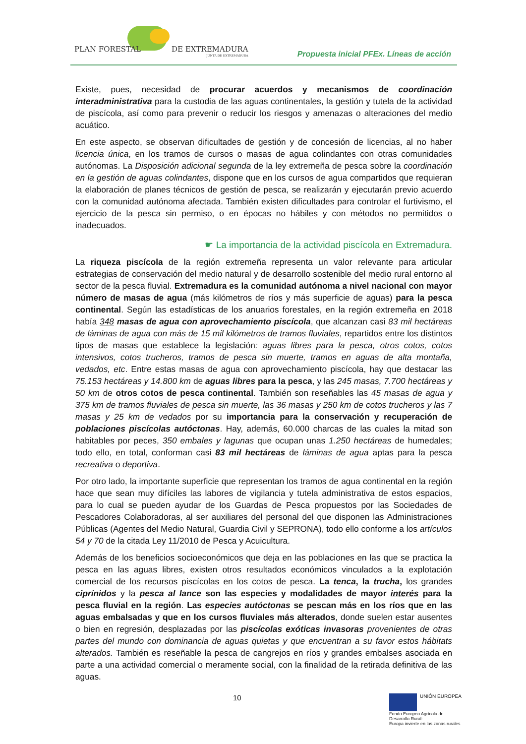PLAN FORESTAL DE EXTREMADURA
JUNTA DE EXTREMADURA
Propuesta inicial PFEx. Líneas de acción
Existe, pues, necesidad de procurar acuerdos y mecanismos de coordinación interadministrativa para la custodia de las aguas continentales, la gestión y tutela de la actividad de piscícola, así como para prevenir o reducir los riesgos y amenazas o alteraciones del medio acuático.
En este aspecto, se observan dificultades de gestión y de concesión de licencias, al no haber licencia única, en los tramos de cursos o masas de agua colindantes con otras comunidades autónomas. La Disposición adicional segunda de la ley extremeña de pesca sobre la coordinación en la gestión de aguas colindantes, dispone que en los cursos de agua compartidos que requieran la elaboración de planes técnicos de gestión de pesca, se realizarán y ejecutarán previo acuerdo con la comunidad autónoma afectada. También existen dificultades para controlar el furtivismo, el ejercicio de la pesca sin permiso, o en épocas no hábiles y con métodos no permitidos o inadecuados.
☛ La importancia de la actividad piscícola en Extremadura.
La riqueza piscícola de la región extremeña representa un valor relevante para articular estrategias de conservación del medio natural y de desarrollo sostenible del medio rural entorno al sector de la pesca fluvial. Extremadura es la comunidad autónoma a nivel nacional con mayor número de masas de agua (más kilómetros de ríos y más superficie de aguas) para la pesca continental. Según las estadísticas de los anuarios forestales, en la región extremeña en 2018 había 348 masas de agua con aprovechamiento piscícola, que alcanzan casi 83 mil hectáreas de láminas de agua con más de 15 mil kilómetros de tramos fluviales, repartidos entre los distintos tipos de masas que establece la legislación: aguas libres para la pesca, otros cotos, cotos intensivos, cotos trucheros, tramos de pesca sin muerte, tramos en aguas de alta montaña, vedados, etc. Entre estas masas de agua con aprovechamiento piscícola, hay que destacar las 75.153 hectáreas y 14.800 km de aguas libres para la pesca, y las 245 masas, 7.700 hectáreas y 50 km de otros cotos de pesca continental. También son reseñables las 45 masas de agua y 375 km de tramos fluviales de pesca sin muerte, las 36 masas y 250 km de cotos trucheros y las 7 masas y 25 km de vedados por su importancia para la conservación y recuperación de poblaciones piscícolas autóctonas. Hay, además, 60.000 charcas de las cuales la mitad son habitables por peces, 350 embales y lagunas que ocupan unas 1.250 hectáreas de humedales; todo ello, en total, conforman casi 83 mil hectáreas de láminas de agua aptas para la pesca recreativa o deportiva.
Por otro lado, la importante superficie que representan los tramos de agua continental en la región hace que sean muy difíciles las labores de vigilancia y tutela administrativa de estos espacios, para lo cual se pueden ayudar de los Guardas de Pesca propuestos por las Sociedades de Pescadores Colaboradoras, al ser auxiliares del personal del que disponen las Administraciones Públicas (Agentes del Medio Natural, Guardia Civil y SEPRONA), todo ello conforme a los artículos 54 y 70 de la citada Ley 11/2010 de Pesca y Acuicultura.
Además de los beneficios socioeconómicos que deja en las poblaciones en las que se practica la pesca en las aguas libres, existen otros resultados económicos vinculados a la explotación comercial de los recursos piscícolas en los cotos de pesca. La tenca, la trucha, los grandes ciprínidos y la pesca al lance son las especies y modalidades de mayor interés para la pesca fluvial en la región. Las especies autóctonas se pescan más en los ríos que en las aguas embalsadas y que en los cursos fluviales más alterados, donde suelen estar ausentes o bien en regresión, desplazadas por las piscícolas exóticas invasoras provenientes de otras partes del mundo con dominancia de aguas quietas y que encuentran a su favor estos hábitats alterados. También es reseñable la pesca de cangrejos en ríos y grandes embalses asociada en parte a una actividad comercial o meramente social, con la finalidad de la retirada definitiva de las aguas.
10
UNIÓN EUROPEA
Fondo Europeo Agrícola de Desarrollo Rural:
Europa invierte en las zonas rurales